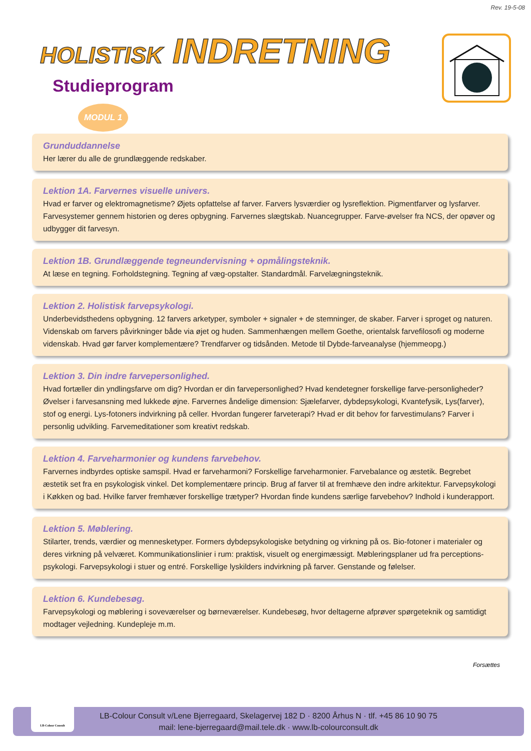Rev. 19-5-08
HOLISTISK INDRETNING
Studieprogram
MODUL 1
Grunduddannelse
Her lærer du alle de grundlæggende redskaber.
Lektion 1A. Farvernes visuelle univers.
Hvad er farver og elektromagnetisme? Øjets opfattelse af farver. Farvers lysværdier og lysreflektion. Pigmentfarver og lysfarver. Farvesystemer gennem historien og deres opbygning. Farvernes slægtskab. Nuancegrupper. Farve-øvelser fra NCS, der opøver og udbygger dit farvesyn.
Lektion 1B. Grundlæggende tegneundervisning + opmålingsteknik.
At læse en tegning. Forholdstegning. Tegning af væg-opstalter. Standardmål. Farvelægningsteknik.
Lektion 2. Holistisk farvepsykologi.
Underbevidsthedens opbygning. 12 farvers arketyper, symboler + signaler + de stemninger, de skaber. Farver i sproget og naturen. Videnskab om farvers påvirkninger både via øjet og huden. Sammenhængen mellem Goethe, orientalsk farvefilosofi og moderne videnskab. Hvad gør farver komplementære? Trendfarver og tidsånden. Metode til Dybde-farveanalyse (hjemmeopg.)
Lektion 3. Din indre farvepersonlighed.
Hvad fortæller din yndlingsfarve om dig? Hvordan er din farvepersonlighed? Hvad kendetegner forskellige farve-personligheder? Øvelser i farvesansning med lukkede øjne. Farvernes åndelige dimension: Sjælefarver, dybdepsykologi, Kvantefysik, Lys(farver), stof og energi. Lys-fotoners indvirkning på celler. Hvordan fungerer farveterapi? Hvad er dit behov for farvestimulans? Farver i personlig udvikling. Farvemeditationer som kreativt redskab.
Lektion 4. Farveharmonier og kundens farvebehov.
Farvernes indbyrdes optiske samspil. Hvad er farveharmoni? Forskellige farveharmonier. Farvebalance og æstetik. Begrebet æstetik set fra en psykologisk vinkel. Det komplementære princip. Brug af farver til at fremhæve den indre arkitektur. Farvepsykologi i Køkken og bad. Hvilke farver fremhæver forskellige trætyper? Hvordan finde kundens særlige farvebehov? Indhold i kunderapport.
Lektion 5. Møblering.
Stilarter, trends, værdier og mennesketyper. Formers dybdepsykologiske betydning og virkning på os. Bio-fotoner i materialer og deres virkning på velværet. Kommunikationslinier i rum: praktisk, visuelt og energimæssigt. Møbleringsplaner ud fra perceptions-psykologi. Farvepsykologi i stuer og entré. Forskellige lyskilders indvirkning på farver. Genstande og følelser.
Lektion 6. Kundebesøg.
Farvepsykologi og møblering i soveværelser og børneværelser. Kundebesøg, hvor deltagerne afprøver spørgeteknik og samtidigt modtager vejledning. Kundepleje m.m.
Forsættes
LB-Colour Consult v/Lene Bjerregaard, Skelagervej 182 D · 8200 Århus N · tlf. +45 86 10 90 75
mail: lene-bjerregaard@mail.tele.dk · www.lb-colourconsult.dk
LB-Colour Consult